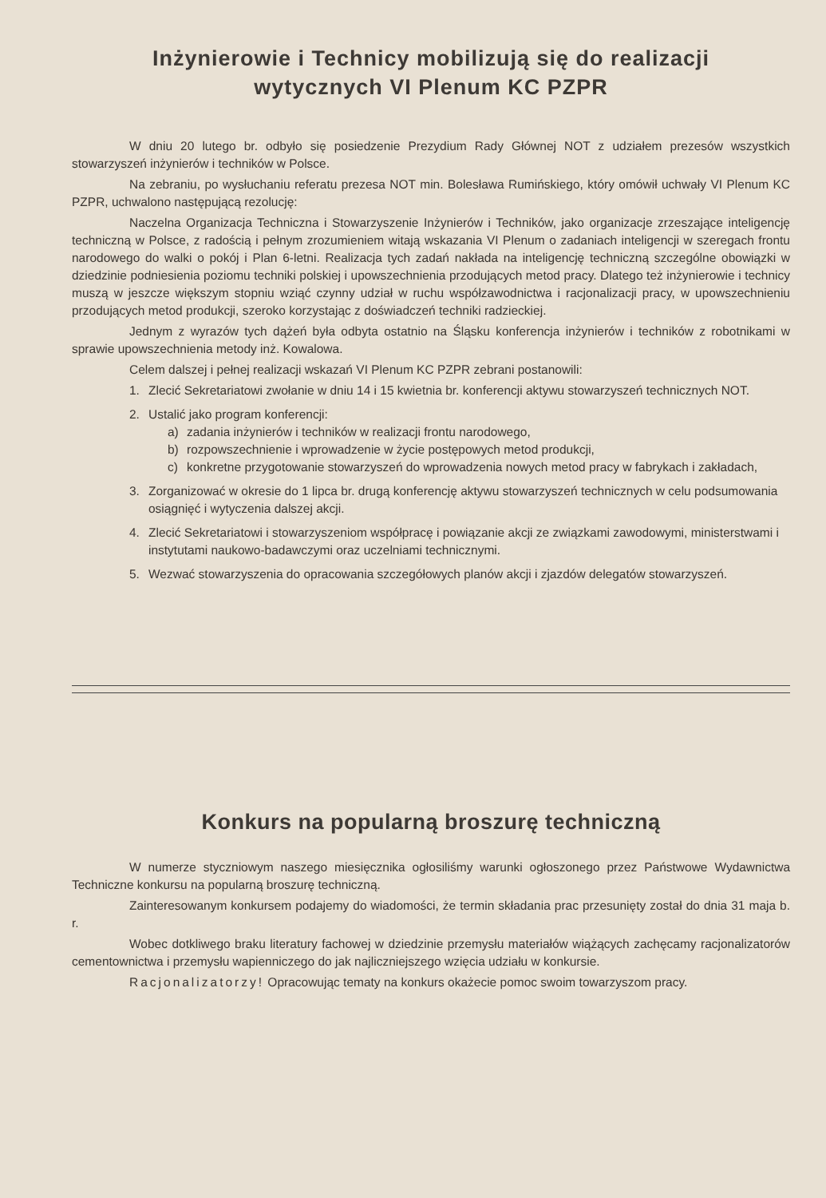Inżynierowie i Technicy mobilizują się do realizacji
wytycznych VI Plenum KC PZPR
W dniu 20 lutego br. odbyło się posiedzenie Prezydium Rady Głównej NOT z udziałem prezesów wszystkich stowarzyszeń inżynierów i techników w Polsce.
Na zebraniu, po wysłuchaniu referatu prezesa NOT min. Bolesława Rumińskiego, który omówił uchwały VI Plenum KC PZPR, uchwalono następującą rezolucję:
Naczelna Organizacja Techniczna i Stowarzyszenie Inżynierów i Techników, jako organizacje zrzeszające inteligencję techniczną w Polsce, z radością i pełnym zrozumieniem witają wskazania VI Plenum o zadaniach inteligencji w szeregach frontu narodowego do walki o pokój i Plan 6-letni. Realizacja tych zadań nakłada na inteligencję techniczną szczególne obowiązki w dziedzinie podniesienia poziomu techniki polskiej i upowszechnienia przodujących metod pracy. Dlatego też inżynierowie i technicy muszą w jeszcze większym stopniu wziąć czynny udział w ruchu współzawodnictwa i racjonalizacji pracy, w upowszechnieniu przodujących metod produkcji, szeroko korzystając z doświadczeń techniki radzieckiej.
Jednym z wyrazów tych dążeń była odbyta ostatnio na Śląsku konferencja inżynierów i techników z robotnikami w sprawie upowszechnienia metody inż. Kowalowa.
Celem dalszej i pełnej realizacji wskazań VI Plenum KC PZPR zebrani postanowili:
1. Zlecić Sekretariatowi zwołanie w dniu 14 i 15 kwietnia br. konferencji aktywu stowarzyszeń technicznych NOT.
2. Ustalić jako program konferencji:
a) zadania inżynierów i techników w realizacji frontu narodowego,
b) rozpowszechnienie i wprowadzenie w życie postępowych metod produkcji,
c) konkretne przygotowanie stowarzyszeń do wprowadzenia nowych metod pracy w fabrykach i zakładach,
3. Zorganizować w okresie do 1 lipca br. drugą konferencję aktywu stowarzyszeń technicznych w celu podsumowania osiągnięć i wytyczenia dalszej akcji.
4. Zlecić Sekretariatowi i stowarzyszeniom współpracę i powiązanie akcji ze związkami zawodowymi, ministerstwami i instytutami naukowo-badawczymi oraz uczelniami technicznymi.
5. Wezwać stowarzyszenia do opracowania szczegółowych planów akcji i zjazdów delegatów stowarzyszeń.
Konkurs na popularną broszurę techniczną
W numerze styczniowym naszego miesięcznika ogłosiliśmy warunki ogłoszonego przez Państwowe Wydawnictwa Techniczne konkursu na popularną broszurę techniczną.
Zainteresowanym konkursem podajemy do wiadomości, że termin składania prac przesunięty został do dnia 31 maja b. r.
Wobec dotkliwego braku literatury fachowej w dziedzinie przemysłu materiałów wiążących zachęcamy racjonalizatorów cementownictwa i przemysłu wapienniczego do jak najliczniejszego wzięcia udziału w konkursie.
Racjonalizatorzy! Opracowując tematy na konkurs okażecie pomoc swoim towarzyszom pracy.